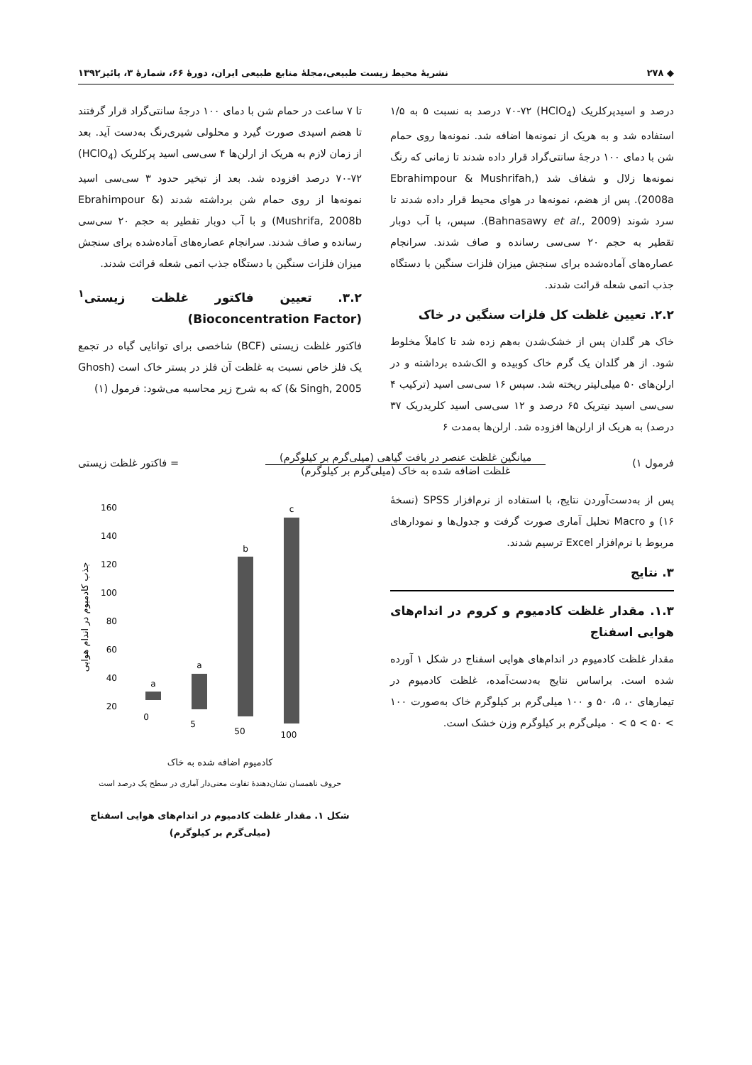◆ ۲۷۸ نشریهٔ محیط زیست طبیعی،مجلهٔ منابع طبیعی ایران، دورهٔ ۶۶، شمارهٔ ۳، پائیز۱۳۹۲
درصد و اسیدپرکلریک (HClO<sub>4</sub>) ۷۰-۷۲ درصد به نسبت ۵ به ۱/۵ استفاده شد و به هریک از نمونه‌ها اضافه شد. نمونه‌ها روی حمام شن با دمای ۱۰۰ درجهٔ سانتی‌گراد قرار داده شدند تا زمانی که رنگ نمونه‌ها زلال و شفاف شد (Ebrahimpour & Mushrifah, 2008a). پس از هضم، نمونه‌ها در هوای محیط قرار داده شدند تا سرد شوند (Bahnasawy et al., 2009). سپس، با آب دوبار تقطیر به حجم ۲۰ سی‌سی رسانده و صاف شدند. سرانجام عصاره‌های آماده‌شده برای سنجش میزان فلزات سنگین با دستگاه جذب اتمی شعله قرائت شدند.
۲.۲. تعیین غلظت کل فلزات سنگین در خاک
خاک هر گلدان پس از خشک‌شدن به‌هم زده شد تا کاملاً مخلوط شود. از هر گلدان یک گرم خاک کوبیده و الک‌شده برداشته و در ارلن‌های ۵۰ میلی‌لیتر ریخته شد. سپس ۱۶ سی‌سی اسید (ترکیب ۴ سی‌سی اسید نیتریک ۶۵ درصد و ۱۲ سی‌سی اسید کلریدریک ۳۷ درصد) به هریک از ارلن‌ها افزوده شد. ارلن‌ها به‌مدت ۶
تا ۷ ساعت در حمام شن با دمای ۱۰۰ درجهٔ سانتی‌گراد قرار گرفتند تا هضم اسیدی صورت گیرد و محلولی شیری‌رنگ به‌دست آید. بعد از زمان لازم به هریک از ارلن‌ها ۴ سی‌سی اسید پرکلریک (HClO<sub>4</sub>) ۷۰-۷۲ درصد افزوده شد. بعد از تبخیر حدود ۳ سی‌سی اسید نمونه‌ها از روی حمام شن برداشته شدند (Ebrahimpour & Mushrifa, 2008b) و با آب دوبار تقطیر به حجم ۲۰ سی‌سی رسانده و صاف شدند. سرانجام عصاره‌های آماده‌شده برای سنجش میزان فلزات سنگین با دستگاه جذب اتمی شعله قرائت شدند.
۳.۲. تعیین فاکتور غلظت زیستی<sup>۱</sup> (Bioconcentration Factor)
فاکتور غلظت زیستی (BCF) شاخصی برای توانایی گیاه در تجمع یک فلز خاص نسبت به غلظت آن فلز در بستر خاک است (Ghosh & Singh, 2005) که به شرح زیر محاسبه می‌شود: فرمول (۱)
فرمول ۱)
میانگین غلظت عنصر در بافت گیاهی (میلی‌گرم بر کیلوگرم)
غلظت اضافه شده به خاک (میلی‌گرم بر کیلوگرم)
= فاکتور غلظت زیستی
پس از به‌دست‌آوردن نتایج، با استفاده از نرم‌افزار SPSS (نسخهٔ ۱۶) و Macro تحلیل آماری صورت گرفت و جدول‌ها و نمودارهای مربوط با نرم‌افزار Excel ترسیم شدند.
۳. نتایج
۱.۳. مقدار غلظت کادمیوم و کروم در اندام‌های هوایی اسفناج
مقدار غلظت کادمیوم در اندام‌های هوایی اسفناج در شکل ۱ آورده شده است. براساس نتایج به‌دست‌آمده، غلظت کادمیوم در تیمارهای ۰، ۵، ۵۰ و ۱۰۰ میلی‌گرم بر کیلوگرم خاک به‌صورت ۱۰۰ > ۵۰ > ۵ > ۰ میلی‌گرم بر کیلوگرم وزن خشک است.
جذب کادمیوم در اندام هوایی
160
140
120
100
80
60
40
20
a
a
b
c
0
5
50
100
کادمیوم اضافه شده به خاک
حروف ناهمسان نشان‌دهندهٔ تفاوت معنی‌دار آماری در سطح یک درصد است
شکل ۱. مقدار غلظت کادمیوم در اندام‌های هوایی اسفناج
(میلی‌گرم بر کیلوگرم)